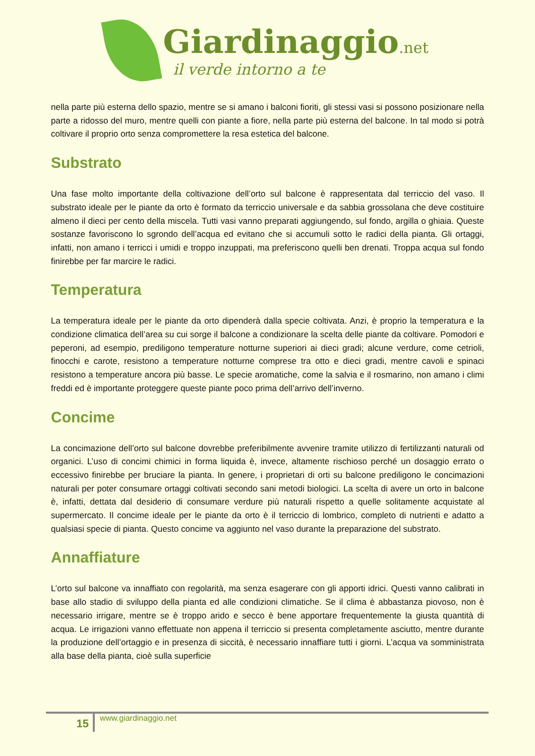Giardinaggio.net
il verde intorno a te
nella parte più esterna dello spazio, mentre se si amano i balconi fioriti, gli stessi vasi si possono posizionare nella parte a ridosso del muro, mentre quelli con piante a fiore, nella parte più esterna del balcone. In tal modo si potrà coltivare il proprio orto senza compromettere la resa estetica del balcone.
Substrato
Una fase molto importante della coltivazione dell’orto sul balcone è rappresentata dal terriccio del vaso. Il substrato ideale per le piante da orto è formato da terriccio universale e da sabbia grossolana che deve costituire almeno il dieci per cento della miscela. Tutti vasi vanno preparati aggiungendo, sul fondo, argilla o ghiaia. Queste sostanze favoriscono lo sgrondo dell’acqua ed evitano che si accumuli sotto le radici della pianta. Gli ortaggi, infatti, non amano i terricci i umidi e troppo inzuppati, ma preferiscono quelli ben drenati. Troppa acqua sul fondo finirebbe per far marcire le radici.
Temperatura
La temperatura ideale per le piante da orto dipenderà dalla specie coltivata. Anzi, è proprio la temperatura e la condizione climatica dell’area su cui sorge il balcone a condizionare la scelta delle piante da coltivare. Pomodori e peperoni, ad esempio, prediligono temperature notturne superiori ai dieci gradi; alcune verdure, come cetrioli, finocchi e carote, resistono a temperature notturne comprese tra otto e dieci gradi, mentre cavoli e spinaci resistono a temperature ancora più basse. Le specie aromatiche, come la salvia e il rosmarino, non amano i climi freddi ed è importante proteggere queste piante poco prima dell’arrivo dell’inverno.
Concime
La concimazione dell’orto sul balcone dovrebbe preferibilmente avvenire tramite utilizzo di fertilizzanti naturali od organici. L’uso di concimi chimici in forma liquida è, invece, altamente rischioso perché un dosaggio errato o eccessivo finirebbe per bruciare la pianta. In genere, i proprietari di orti su balcone prediligono le concimazioni naturali per poter consumare ortaggi coltivati secondo sani metodi biologici. La scelta di avere un orto in balcone è, infatti, dettata dal desiderio di consumare verdure più naturali rispetto a quelle solitamente acquistate al supermercato. Il concime ideale per le piante da orto è il terriccio di lombrico, completo di nutrienti e adatto a qualsiasi specie di pianta. Questo concime va aggiunto nel vaso durante la preparazione del substrato.
Annaffiature
L’orto sul balcone va innaffiato con regolarità, ma senza esagerare con gli apporti idrici. Questi vanno calibrati in base allo stadio di sviluppo della pianta ed alle condizioni climatiche. Se il clima è abbastanza piovoso, non è necessario irrigare, mentre se è troppo arido e secco è bene apportare frequentemente la giusta quantità di acqua. Le irrigazioni vanno effettuate non appena il terriccio si presenta completamente asciutto, mentre durante la produzione dell’ortaggio e in presenza di siccità, è necessario innaffiare tutti i giorni. L’acqua va somministrata alla base della pianta, cioè sulla superficie
15 www.giardinaggio.net